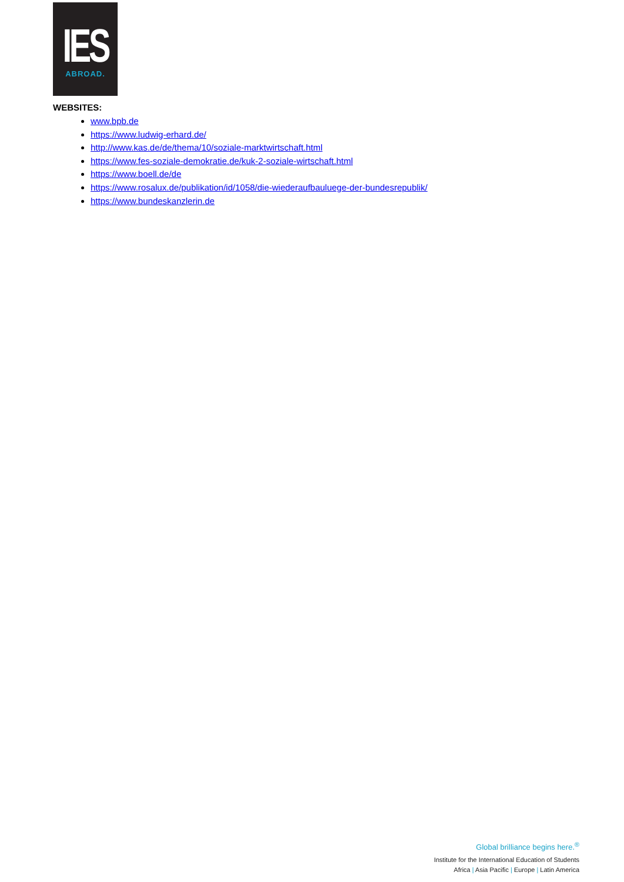IES
ABROAD.
WEBSITES:
www.bpb.de
https://www.ludwig-erhard.de/
http://www.kas.de/de/thema/10/soziale-marktwirtschaft.html
https://www.fes-soziale-demokratie.de/kuk-2-soziale-wirtschaft.html
https://www.boell.de/de
https://www.rosalux.de/publikation/id/1058/die-wiederaufbauluege-der-bundesrepublik/
https://www.bundeskanzlerin.de
Global brilliance begins here.<sup>®</sup>
Institute for the International Education of Students
Africa | Asia Pacific | Europe | Latin America